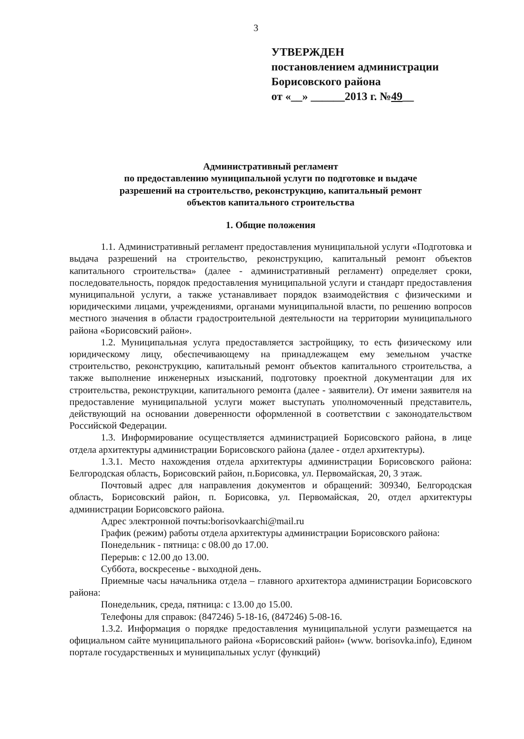3
УТВЕРЖДЕН
постановлением администрации
Борисовского района
от «__» ______2013 г. №49__
Административный регламент
по предоставлению муниципальной услуги по подготовке и выдаче
разрешений на строительство, реконструкцию, капитальный ремонт
объектов капитального строительства
1. Общие положения
1.1. Административный регламент предоставления муниципальной услуги «Подготовка и выдача разрешений на строительство, реконструкцию, капитальный ремонт объектов капитального строительства» (далее - административный регламент) определяет сроки, последовательность, порядок предоставления муниципальной услуги и стандарт предоставления муниципальной услуги, а также устанавливает порядок взаимодействия с физическими и юридическими лицами, учреждениями, органами муниципальной власти, по решению вопросов местного значения в области градостроительной деятельности на территории муниципального района «Борисовский район».
1.2. Муниципальная услуга предоставляется застройщику, то есть физическому или юридическому лицу, обеспечивающему на принадлежащем ему земельном участке строительство, реконструкцию, капитальный ремонт объектов капитального строительства, а также выполнение инженерных изысканий, подготовку проектной документации для их строительства, реконструкции, капитального ремонта (далее - заявители). От имени заявителя на предоставление муниципальной услуги может выступать уполномоченный представитель, действующий на основании доверенности оформленной в соответствии с законодательством Российской Федерации.
1.3. Информирование осуществляется администрацией Борисовского района, в лице отдела архитектуры администрации Борисовского района (далее - отдел архитектуры).
1.3.1. Место нахождения отдела архитектуры администрации Борисовского района: Белгородская область, Борисовский район, п.Борисовка, ул. Первомайская, 20, 3 этаж.
Почтовый адрес для направления документов и обращений: 309340, Белгородская область, Борисовский район, п. Борисовка, ул. Первомайская, 20, отдел архитектуры администрации Борисовского района.
Адрес электронной почты:borisovkaarchi@mail.ru
График (режим) работы отдела архитектуры администрации Борисовского района:
Понедельник - пятница: с 08.00 до 17.00.
Перерыв: с 12.00 до 13.00.
Суббота, воскресенье - выходной день.
Приемные часы начальника отдела – главного архитектора администрации Борисовского района:
Понедельник, среда, пятница: с 13.00 до 15.00.
Телефоны для справок: (847246) 5-18-16, (847246) 5-08-16.
1.3.2. Информация о порядке предоставления муниципальной услуги размещается на официальном сайте муниципального района «Борисовский район» (www. borisovka.info), Едином портале государственных и муниципальных услуг (функций)